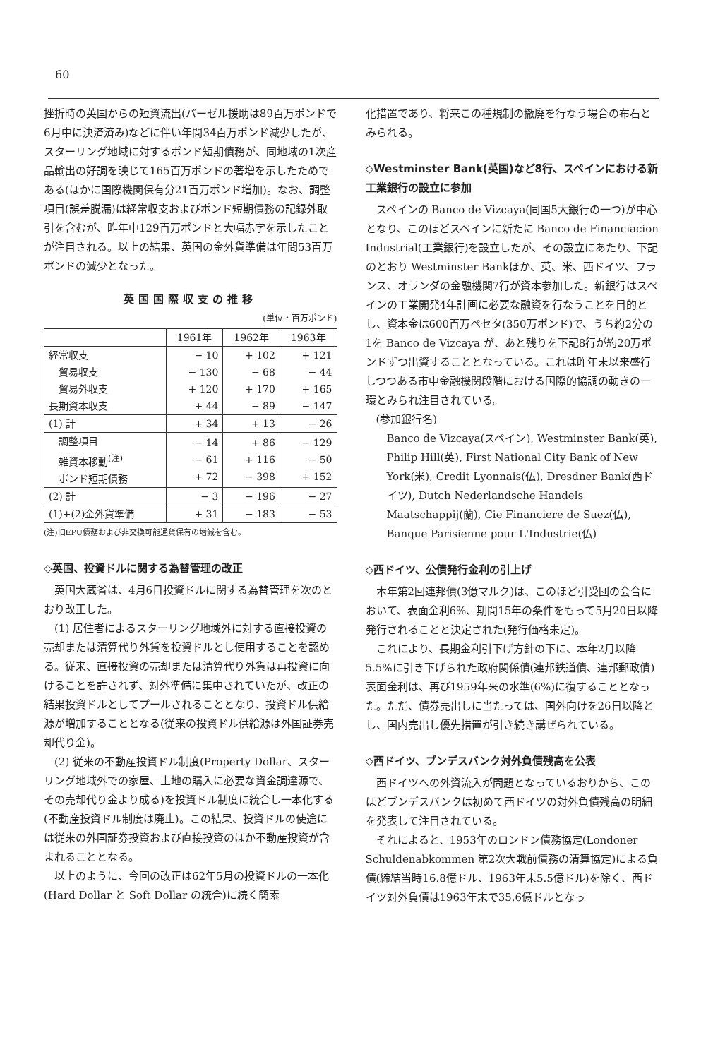60
挫折時の英国からの短資流出(バーゼル援助は89百万ポンドで6月中に決済済み)などに伴い年間34百万ポンド減少したが、スターリング地域に対するポンド短期債務が、同地域の1次産品輸出の好調を映じて165百万ポンドの著増を示したためである(ほかに国際機関保有分21百万ポンド増加)。なお、調整項目(誤差脱漏)は経常収支およびポンド短期債務の記録外取引を含むが、昨年中129百万ポンドと大幅赤字を示したことが注目される。以上の結果、英国の金外貨準備は年間53百万ポンドの減少となった。
英国国際収支の推移
(単位・百万ポンド)
| | 1961年 | 1962年 | 1963年 |
| --- | --- | --- | --- |
| 経常収支 貿易収支 貿易外収支 長期資本収支 | − 10 − 130 + 120 + 44 | + 102 − 68 + 170 − 89 | + 121 − 44 + 165 − 147 |
| (1) 計 | + 34 | + 13 | − 26 |
| 調整項目 雑資本移動<sup>(注)</sup> ポンド短期債務 | − 14 − 61 + 72 | + 86 + 116 − 398 | − 129 − 50 + 152 |
| (2) 計 | − 3 | − 196 | − 27 |
| (1)+(2)金外貨準備 | + 31 | − 183 | − 53 |
(注)旧EPU債務および非交換可能通貨保有の増減を含む。
◇英国、投資ドルに関する為替管理の改正
英国大蔵省は、4月6日投資ドルに関する為替管理を次のとおり改正した。
(1) 居住者によるスターリング地域外に対する直接投資の売却または清算代り外貨を投資ドルとし使用することを認める。従来、直接投資の売却または清算代り外貨は再投資に向けることを許されず、対外準備に集中されていたが、改正の結果投資ドルとしてプールされることとなり、投資ドル供給源が増加することとなる(従来の投資ドル供給源は外国証券売却代り金)。
(2) 従来の不動産投資ドル制度(Property Dollar、スターリング地域外での家屋、土地の購入に必要な資金調達源で、その売却代り金より成る)を投資ドル制度に統合し一本化する(不動産投資ドル制度は廃止)。この結果、投資ドルの使途には従来の外国証券投資および直接投資のほか不動産投資が含まれることとなる。
以上のように、今回の改正は62年5月の投資ドルの一本化(Hard Dollar と Soft Dollar の統合)に続く簡素
化措置であり、将来この種規制の撤廃を行なう場合の布石とみられる。
◇Westminster Bank(英国)など8行、スペインにおける新工業銀行の設立に参加
スペインの Banco de Vizcaya(同国5大銀行の一つ)が中心となり、このほどスペインに新たに Banco de Financiacion Industrial(工業銀行)を設立したが、その設立にあたり、下記のとおり Westminster Bankほか、英、米、西ドイツ、フランス、オランダの金融機関7行が資本参加した。新銀行はスペインの工業開発4年計画に必要な融資を行なうことを目的とし、資本金は600百万ペセタ(350万ポンド)で、うち約2分の1を Banco de Vizcaya が、あと残りを下記8行が約20万ポンドずつ出資することとなっている。これは昨年末以来盛行しつつある市中金融機関段階における国際的協調の動きの一環とみられ注目されている。
(参加銀行名)
Banco de Vizcaya(スペイン), Westminster Bank(英), Philip Hill(英), First National City Bank of New York(米), Credit Lyonnais(仏), Dresdner Bank(西ドイツ), Dutch Nederlandsche Handels Maatschappij(蘭), Cie Financiere de Suez(仏), Banque Parisienne pour L'Industrie(仏)
◇西ドイツ、公債発行金利の引上げ
本年第2回連邦債(3億マルク)は、このほど引受団の会合において、表面金利6%、期間15年の条件をもって5月20日以降発行されることと決定された(発行価格未定)。
これにより、長期金利引下げ方針の下に、本年2月以降5.5%に引き下げられた政府関係債(連邦鉄道債、連邦郵政債)表面金利は、再び1959年来の水準(6%)に復することとなった。ただ、債券売出しに当たっては、国外向けを26日以降とし、国内売出し優先措置が引き続き講ぜられている。
◇西ドイツ、ブンデスバンク対外負債残高を公表
西ドイツへの外資流入が問題となっているおりから、このほどブンデスバンクは初めて西ドイツの対外負債残高の明細を発表して注目されている。
それによると、1953年のロンドン債務協定(Londoner Schuldenabkommen 第2次大戦前債務の清算協定)による負債(締結当時16.8億ドル、1963年末5.5億ドル)を除く、西ドイツ対外負債は1963年末で35.6億ドルとなっ